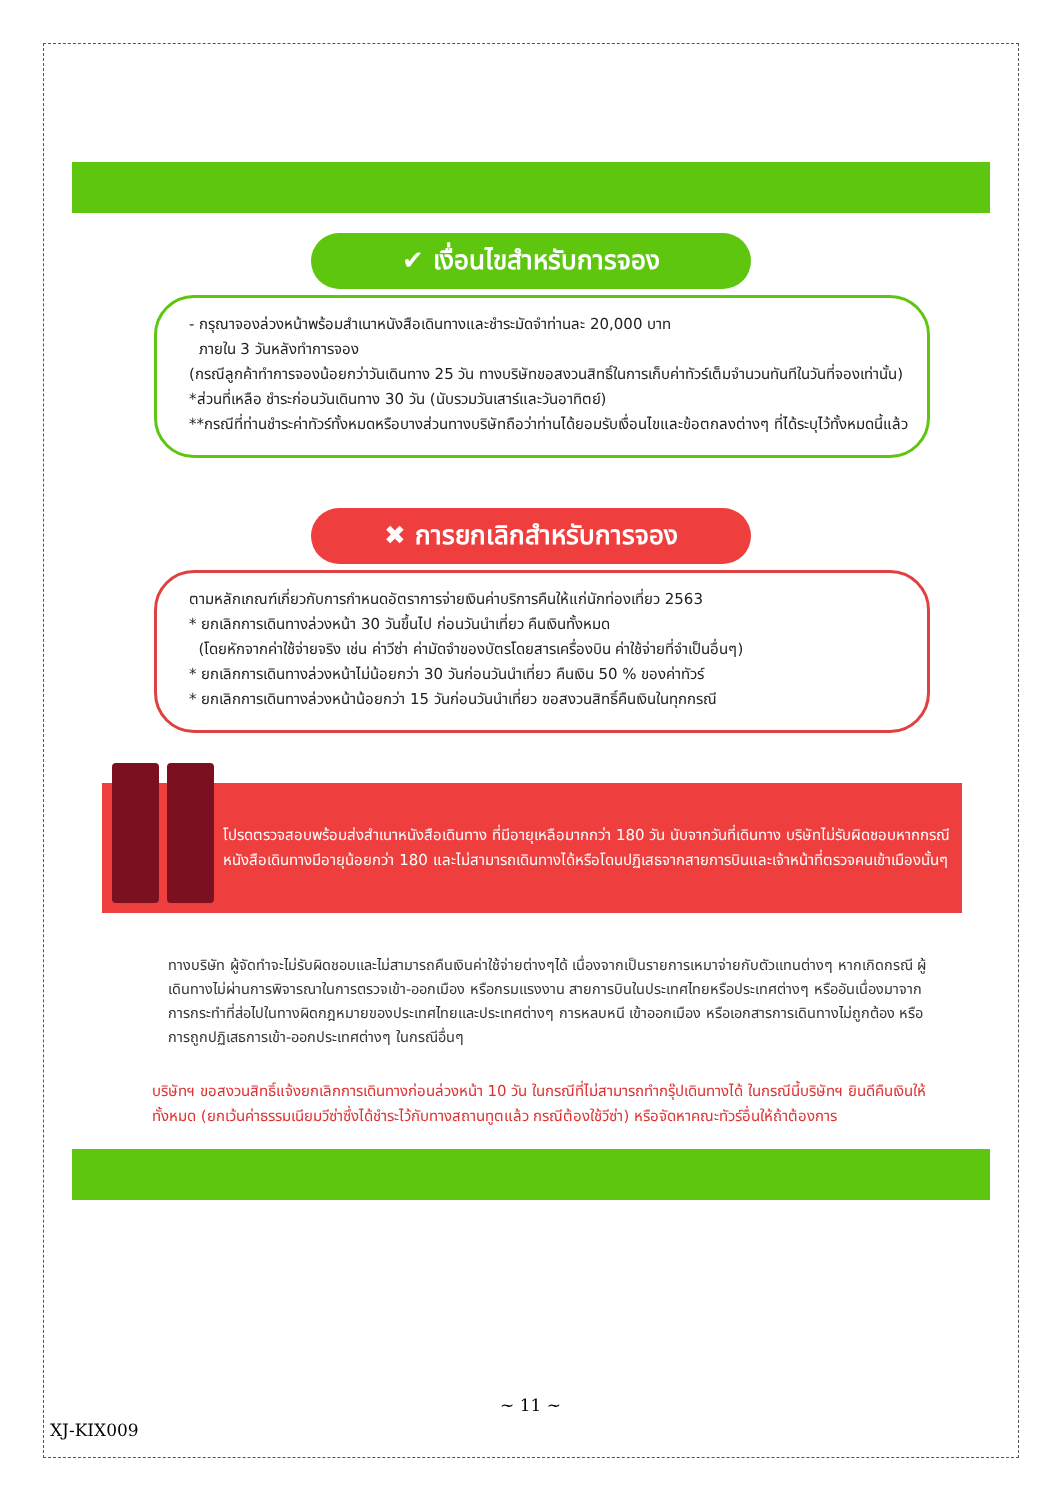✔ เงื่อนไขสำหรับการจอง
- กรุณาจองล่วงหน้าพร้อมสำเนาหนังสือเดินทางและชำระมัดจำท่านละ 20,000 บาท
ภายใน 3 วันหลังทำการจอง
(กรณีลูกค้าทำการจองน้อยกว่าวันเดินทาง 25 วัน ทางบริษัทขอสงวนสิทธิ์ในการเก็บค่าทัวร์เต็มจำนวนทันทีในวันที่จองเท่านั้น)
*ส่วนที่เหลือ ชำระก่อนวันเดินทาง 30 วัน (นับรวมวันเสาร์และวันอาทิตย์)
**กรณีที่ท่านชำระค่าทัวร์ทั้งหมดหรือบางส่วนทางบริษัทถือว่าท่านได้ยอมรับเงื่อนไขและข้อตกลงต่างๆ ที่ได้ระบุไว้ทั้งหมดนี้แล้ว
✖ การยกเลิกสำหรับการจอง
ตามหลักเกณฑ์เกี่ยวกับการกำหนดอัตราการจ่ายเงินค่าบริการคืนให้แก่นักท่องเที่ยว 2563
* ยกเลิกการเดินทางล่วงหน้า 30 วันขึ้นไป ก่อนวันนำเที่ยว คืนเงินทั้งหมด
(โดยหักจากค่าใช้จ่ายจริง เช่น ค่าวีซ่า ค่ามัดจำของบัตรโดยสารเครื่องบิน ค่าใช้จ่ายที่จำเป็นอื่นๆ)
* ยกเลิกการเดินทางล่วงหน้าไม่น้อยกว่า 30 วันก่อนวันนำเที่ยว คืนเงิน 50 % ของค่าทัวร์
* ยกเลิกการเดินทางล่วงหน้าน้อยกว่า 15 วันก่อนวันนำเที่ยว ขอสงวนสิทธิ์คืนเงินในทุกกรณี
โปรดตรวจสอบพร้อมส่งสำเนาหนังสือเดินทาง ที่มีอายุเหลือมากกว่า 180 วัน นับจากวันที่เดินทาง บริษัทไม่รับผิดชอบหากกรณี หนังสือเดินทางมีอายุน้อยกว่า 180 และไม่สามารถเดินทางได้หรือโดนปฏิเสธจากสายการบินและเจ้าหน้าที่ตรวจคนเข้าเมืองนั้นๆ
ทางบริษัท ผู้จัดทำจะไม่รับผิดชอบและไม่สามารถคืนเงินค่าใช้จ่ายต่างๆได้ เนื่องจากเป็นรายการเหมาจ่ายกับตัวแทนต่างๆ หากเกิดกรณี ผู้เดินทางไม่ผ่านการพิจารณาในการตรวจเข้า-ออกเมือง หรือกรมแรงงาน สายการบินในประเทศไทยหรือประเทศต่างๆ หรืออันเนื่องมาจากการกระทำที่ส่อไปในทางผิดกฎหมายของประเทศไทยและประเทศต่างๆ การหลบหนี เข้าออกเมือง หรือเอกสารการเดินทางไม่ถูกต้อง หรือ การถูกปฏิเสธการเข้า-ออกประเทศต่างๆ ในกรณีอื่นๆ
บริษัทฯ ขอสงวนสิทธิ์แจ้งยกเลิกการเดินทางก่อนล่วงหน้า 10 วัน ในกรณีที่ไม่สามารถทำกรุ๊ปเดินทางได้ ในกรณีนี้บริษัทฯ ยินดีคืนเงินให้ทั้งหมด (ยกเว้นค่าธรรมเนียมวีซ่าซึ่งได้ชำระไว้กับทางสถานทูตแล้ว กรณีต้องใช้วีซ่า) หรือจัดหาคณะทัวร์อื่นให้ถ้าต้องการ
~ 11 ~
XJ-KIX009